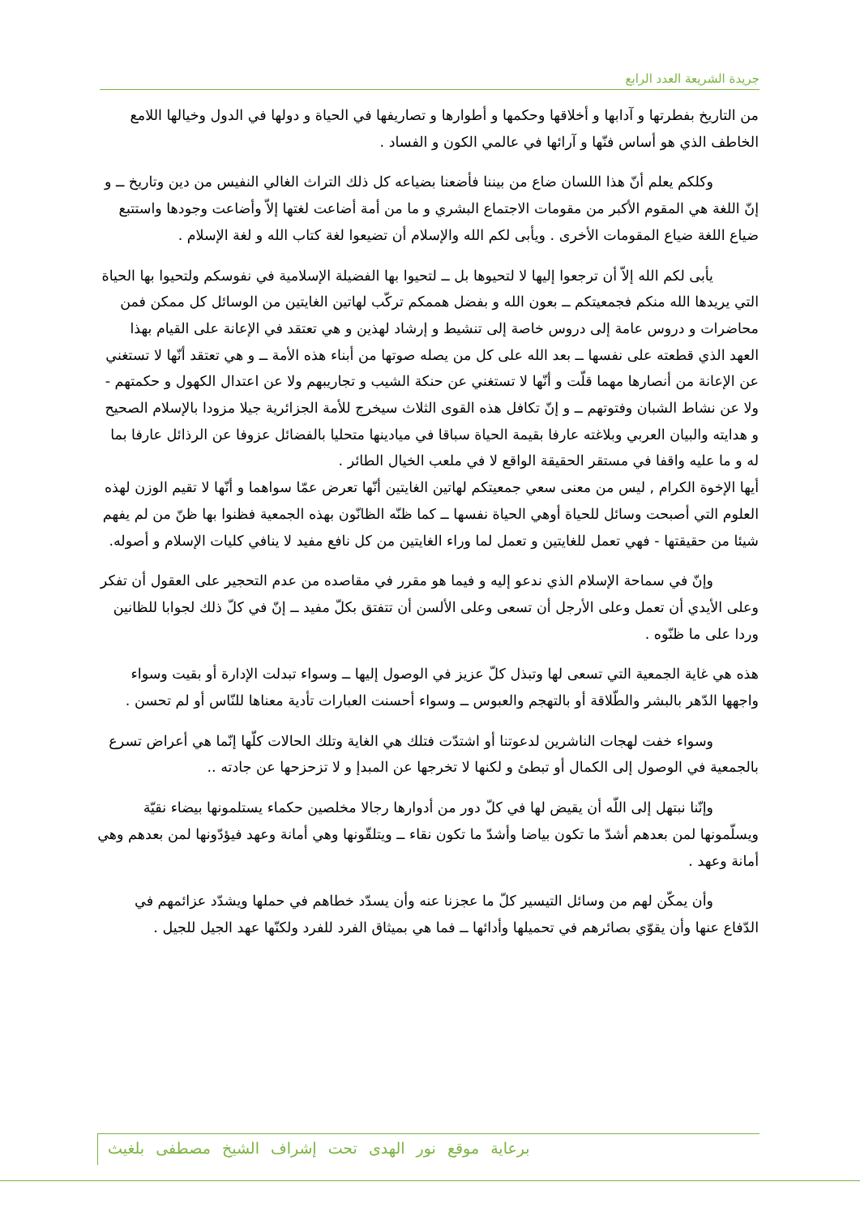جريدة الشريعة العدد الرابع
من التاريخ بفطرتها و آدابها و أخلاقها وحكمها و أطوارها و تصاريفها في الحياة و دولها في الدول وخيالها اللامع الخاطف الذي هو أساس فنّها و آرائها في عالمي الكون و الفساد .
وكلكم يعلم أنّ هذا اللسان ضاع من بيننا فأضعنا بضياعه كل ذلك التراث الغالي النفيس من دين وتاريخ ــ و إنّ اللغة هي المقوم الأكبر من مقومات الاجتماع البشري و ما من أمة أضاعت لغتها إلاّ وأضاعت وجودها واستتبع ضياع اللغة ضياع المقومات الأخرى . ويأبى لكم الله والإسلام أن تضيعوا لغة كتاب الله و لغة الإسلام .
يأبى لكم الله إلاّ أن ترجعوا إليها لا لتحيوها بل ــ لتحيوا بها الفضيلة الإسلامية في نفوسكم ولتحيوا بها الحياة التي يريدها الله منكم فجمعيتكم ــ بعون الله و بفضل هممكم تركّب لهاتين الغايتين من الوسائل كل ممكن فمن محاضرات و دروس عامة إلى دروس خاصة إلى تنشيط و إرشاد لهذين و هي تعتقد في الإعانة على القيام بهذا العهد الذي قطعته على نفسها ــ بعد الله على كل من يصله صوتها من أبناء هذه الأمة ــ و هي تعتقد أنّها لا تستغني عن الإعانة من أنصارها مهما قلّت و أنّها لا تستغني عن حنكة الشيب و تجاريبهم ولا عن اعتدال الكهول و حكمتهم - ولا عن نشاط الشبان وفتوتهم ــ و إنّ تكافل هذه القوى الثلاث سيخرج للأمة الجزائرية جيلا مزودا بالإسلام الصحيح و هدايته والبيان العربي وبلاغته عارفا بقيمة الحياة سباقا في ميادينها متحليا بالفضائل عزوفا عن الرذائل عارفا بما له و ما عليه واقفا في مستقر الحقيقة الواقع لا في ملعب الخيال الطائر .
أيها الإخوة الكرام , ليس من معنى سعي جمعيتكم لهاتين الغايتين أنّها تعرض عمّا سواهما و أنّها لا تقيم الوزن لهذه العلوم التي أصبحت وسائل للحياة أوهي الحياة نفسها ــ كما ظنّه الظانّون بهذه الجمعية فظنوا بها ظنّ من لم يفهم شيئا من حقيقتها - فهي تعمل للغايتين و تعمل لما وراء الغايتين من كل نافع مفيد لا ينافي كليات الإسلام و أصوله.
وإنّ في سماحة الإسلام الذي ندعو إليه و فيما هو مقرر في مقاصده من عدم التحجير على العقول أن تفكر وعلى الأيدي أن تعمل وعلى الأرجل أن تسعى وعلى الألسن أن تتفتق بكلّ مفيد ــ إنّ في كلّ ذلك لجوابا للظانين وردا على ما ظنّوه .
هذه هي غاية الجمعية التي تسعى لها وتبذل كلّ عزيز في الوصول إليها ــ وسواء تبدلت الإدارة أو بقيت وسواء واجهها الدّهر بالبشر والطّلاقة أو بالتهجم والعبوس ــ وسواء أحسنت العبارات تأدية معناها للنّاس أو لم تحسن .
وسواء خفت لهجات الناشرين لدعوتنا أو اشتدّت فتلك هي الغاية وتلك الحالات كلّها إنّما هي أعراض تسرع بالجمعية في الوصول إلى الكمال أو تبطئ و لكنها لا تخرجها عن المبدإ و لا تزحزحها عن جادته ..
وإنّنا نبتهل إلى اللّه أن يقيض لها في كلّ دور من أدوارها رجالا مخلصين حكماء يستلمونها بيضاء نقيّة ويسلّمونها لمن بعدهم أشدّ ما تكون بياضا وأشدّ ما تكون نقاء ــ ويتلقّونها وهي أمانة وعهد فيؤدّونها لمن بعدهم وهي أمانة وعهد .
وأن يمكّن لهم من وسائل التيسير كلّ ما عجزنا عنه وأن يسدّد خطاهم في حملها ويشدّد عزائمهم في الدّفاع عنها وأن يقوّي بصائرهم في تحميلها وأدائها ــ فما هي بميثاق الفرد للفرد ولكنّها عهد الجيل للجيل .
برعاية موقع نور الهدى تحت إشراف الشيخ مصطفى بلغيث